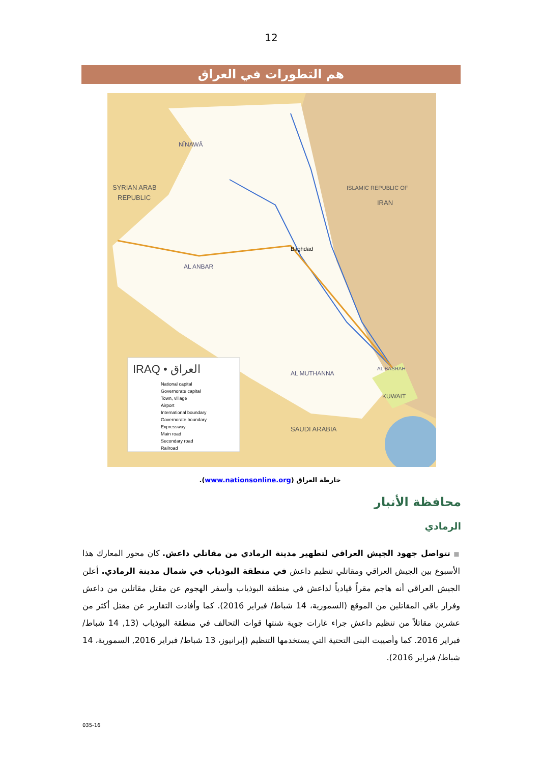12
هم التطورات في العراق
SYRIAN ARAB
REPUBLIC
NĪNAWĀ
Baghdad
AL ANBAR
IRAN
ISLAMIC REPUBLIC OF
SAUDI ARABIA
KUWAIT
AL MUTHANNA
AL BASRAH
IRAQ • العراق
National capital
Governorate capital
Town, village
Airport
International boundary
Governorate boundary
Expressway
Main road
Secondary road
Railroad
خارطة العراق (www.nationsonline.org).
محافظة الأنبار
الرمادي
■ تتواصل جهود الجيش العراقي لتطهير مدينة الرمادي من مقاتلي داعش. كان محور المعارك هذا الأسبوع بين الجيش العراقي ومقاتلي تنظيم داعش في منطقة البوذياب في شمال مدينة الرمادي. أعلن الجيش العراقي أنه هاجم مقراً قيادياً لداعش في منطقة البوذياب وأسفر الهجوم عن مقتل مقاتلين من داعش وفرار باقي المقاتلين من الموقع (السمورية، 14 شباط/ فبراير 2016). كما وأفادت التقارير عن مقتل أكثر من عشرين مقاتلاً من تنظيم داعش جراء غارات جوية شنتها قوات التحالف في منطقة البوذياب (13, 14 شباط/ فبراير 2016. كما وأصيبت البنى التحتية التي يستخدمها التنظيم (إيرانيوز، 13 شباط/ فبراير 2016, السمورية، 14 شباط/ فبراير 2016).
035-16